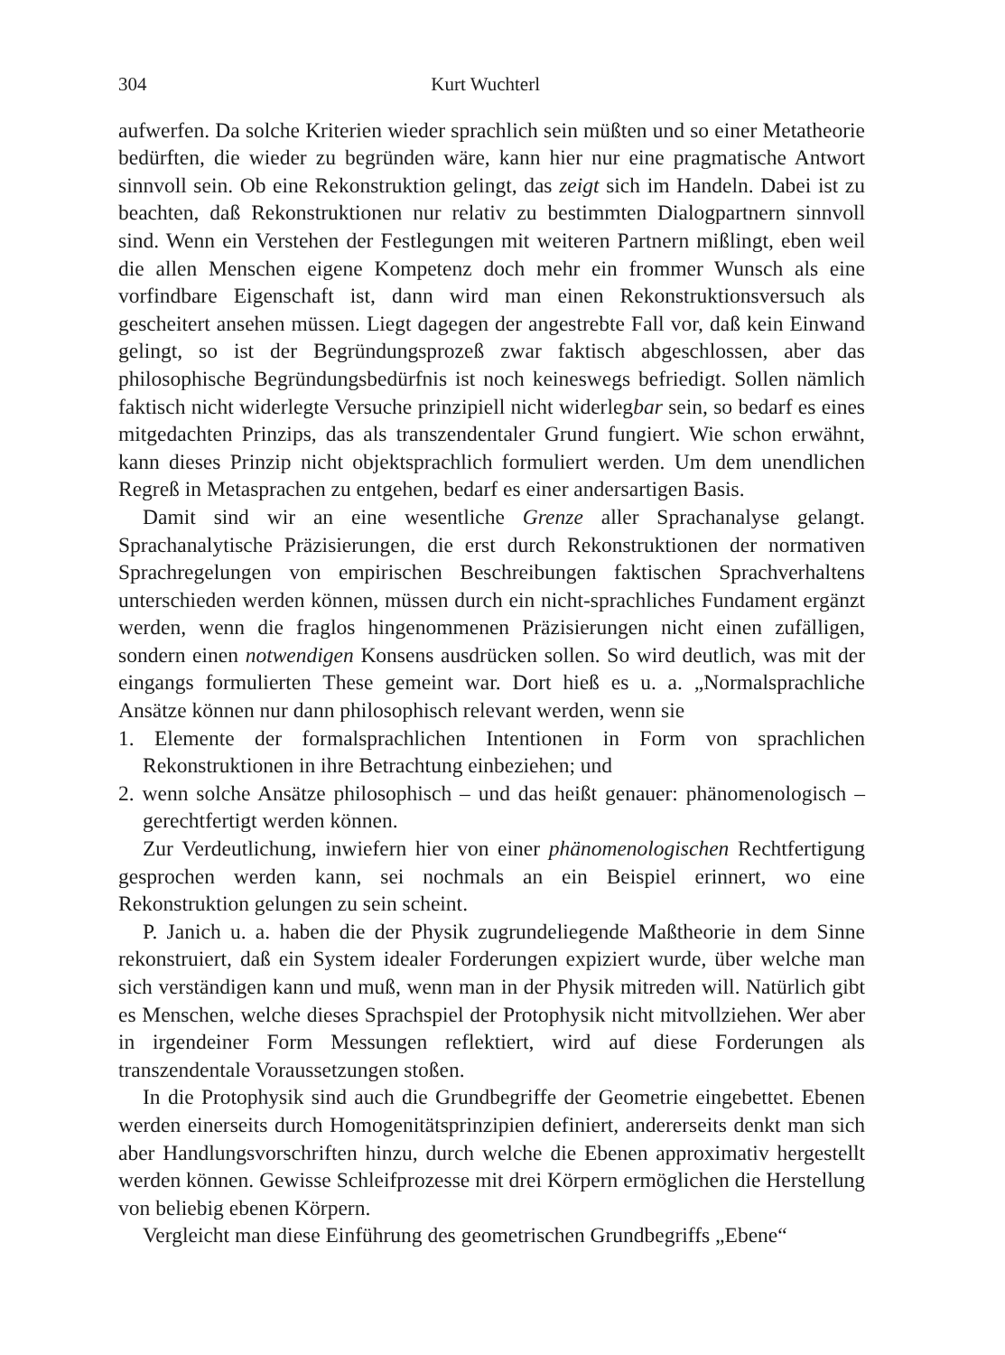304 Kurt Wuchterl
aufwerfen. Da solche Kriterien wieder sprachlich sein müßten und so einer Metatheorie bedürften, die wieder zu begründen wäre, kann hier nur eine pragmatische Antwort sinnvoll sein. Ob eine Rekonstruktion gelingt, das zeigt sich im Handeln. Dabei ist zu beachten, daß Rekonstruktionen nur relativ zu bestimmten Dialogpartnern sinnvoll sind. Wenn ein Verstehen der Festlegungen mit weiteren Partnern mißlingt, eben weil die allen Menschen eigene Kompetenz doch mehr ein frommer Wunsch als eine vorfindbare Eigenschaft ist, dann wird man einen Rekonstruktionsversuch als gescheitert ansehen müssen. Liegt dagegen der angestrebte Fall vor, daß kein Einwand gelingt, so ist der Begründungsprozeß zwar faktisch abgeschlossen, aber das philosophische Begründungsbedürfnis ist noch keineswegs befriedigt. Sollen nämlich faktisch nicht widerlegte Versuche prinzipiell nicht widerlegbar sein, so bedarf es eines mitgedachten Prinzips, das als transzendentaler Grund fungiert. Wie schon erwähnt, kann dieses Prinzip nicht objektsprachlich formuliert werden. Um dem unendlichen Regreß in Metasprachen zu entgehen, bedarf es einer andersartigen Basis.
Damit sind wir an eine wesentliche Grenze aller Sprachanalyse gelangt. Sprachanalytische Präzisierungen, die erst durch Rekonstruktionen der normativen Sprachregelungen von empirischen Beschreibungen faktischen Sprachverhaltens unterschieden werden können, müssen durch ein nicht-sprachliches Fundament ergänzt werden, wenn die fraglos hingenommenen Präzisierungen nicht einen zufälligen, sondern einen notwendigen Konsens ausdrücken sollen. So wird deutlich, was mit der eingangs formulierten These gemeint war. Dort hieß es u. a. „Normalsprachliche Ansätze können nur dann philosophisch relevant werden, wenn sie
1. Elemente der formalsprachlichen Intentionen in Form von sprachlichen Rekonstruktionen in ihre Betrachtung einbeziehen; und
2. wenn solche Ansätze philosophisch – und das heißt genauer: phänomenologisch – gerechtfertigt werden können.
Zur Verdeutlichung, inwiefern hier von einer phänomenologischen Rechtfertigung gesprochen werden kann, sei nochmals an ein Beispiel erinnert, wo eine Rekonstruktion gelungen zu sein scheint.
P. Janich u. a. haben die der Physik zugrundeliegende Maßtheorie in dem Sinne rekonstruiert, daß ein System idealer Forderungen expiziert wurde, über welche man sich verständigen kann und muß, wenn man in der Physik mitreden will. Natürlich gibt es Menschen, welche dieses Sprachspiel der Protophysik nicht mitvollziehen. Wer aber in irgendeiner Form Messungen reflektiert, wird auf diese Forderungen als transzendentale Voraussetzungen stoßen.
In die Protophysik sind auch die Grundbegriffe der Geometrie eingebettet. Ebenen werden einerseits durch Homogenitätsprinzipien definiert, andererseits denkt man sich aber Handlungsvorschriften hinzu, durch welche die Ebenen approximativ hergestellt werden können. Gewisse Schleifprozesse mit drei Körpern ermöglichen die Herstellung von beliebig ebenen Körpern.
Vergleicht man diese Einführung des geometrischen Grundbegriffs „Ebene“